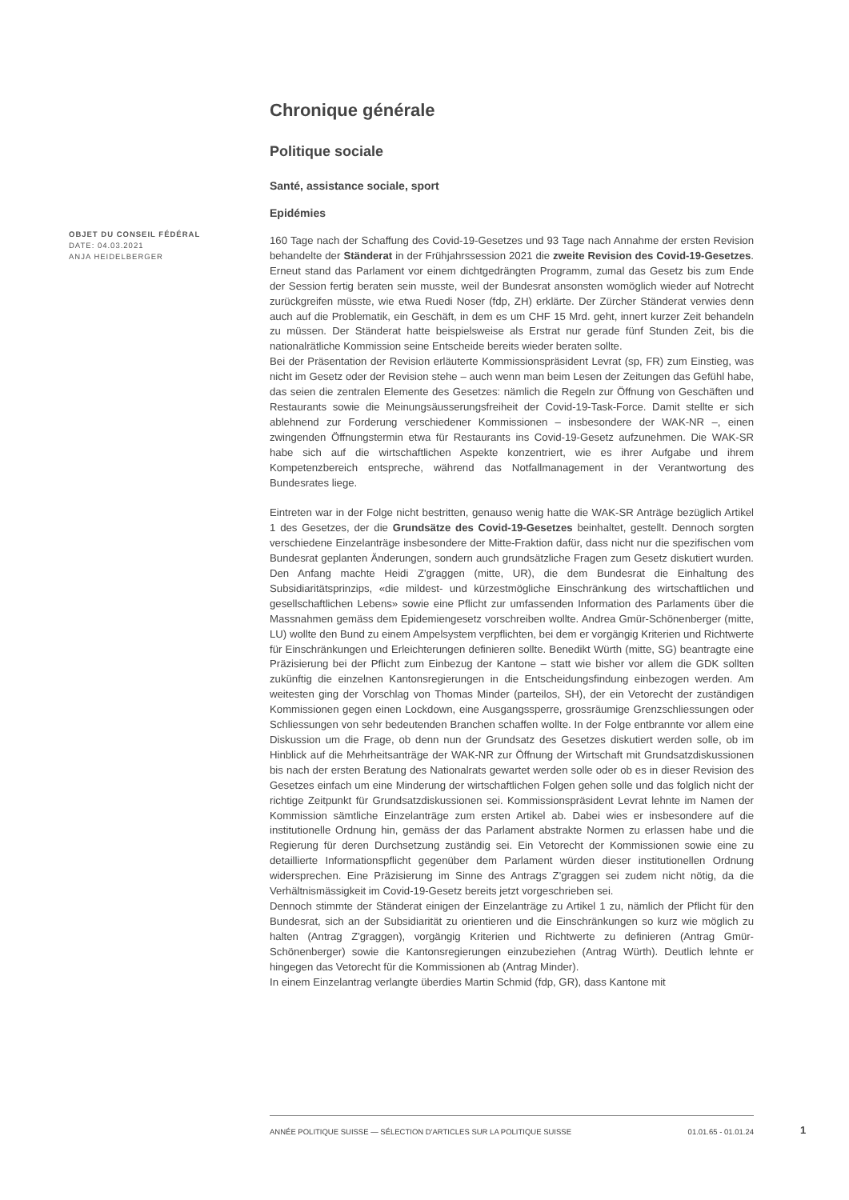OBJET DU CONSEIL FÉDÉRAL
DATE: 04.03.2021
ANJA HEIDELBERGER
Chronique générale
Politique sociale
Santé, assistance sociale, sport
Epidémies
160 Tage nach der Schaffung des Covid-19-Gesetzes und 93 Tage nach Annahme der ersten Revision behandelte der Ständerat in der Frühjahrssession 2021 die zweite Revision des Covid-19-Gesetzes. Erneut stand das Parlament vor einem dichtgedrängten Programm, zumal das Gesetz bis zum Ende der Session fertig beraten sein musste, weil der Bundesrat ansonsten womöglich wieder auf Notrecht zurückgreifen müsste, wie etwa Ruedi Noser (fdp, ZH) erklärte. Der Zürcher Ständerat verwies denn auch auf die Problematik, ein Geschäft, in dem es um CHF 15 Mrd. geht, innert kurzer Zeit behandeln zu müssen. Der Ständerat hatte beispielsweise als Erstrat nur gerade fünf Stunden Zeit, bis die nationalrätliche Kommission seine Entscheide bereits wieder beraten sollte.
Bei der Präsentation der Revision erläuterte Kommissionspräsident Levrat (sp, FR) zum Einstieg, was nicht im Gesetz oder der Revision stehe – auch wenn man beim Lesen der Zeitungen das Gefühl habe, das seien die zentralen Elemente des Gesetzes: nämlich die Regeln zur Öffnung von Geschäften und Restaurants sowie die Meinungsäusserungsfreiheit der Covid-19-Task-Force. Damit stellte er sich ablehnend zur Forderung verschiedener Kommissionen – insbesondere der WAK-NR –, einen zwingenden Öffnungstermin etwa für Restaurants ins Covid-19-Gesetz aufzunehmen. Die WAK-SR habe sich auf die wirtschaftlichen Aspekte konzentriert, wie es ihrer Aufgabe und ihrem Kompetenzbereich entspreche, während das Notfallmanagement in der Verantwortung des Bundesrates liege.
Eintreten war in der Folge nicht bestritten, genauso wenig hatte die WAK-SR Anträge bezüglich Artikel 1 des Gesetzes, der die Grundsätze des Covid-19-Gesetzes beinhaltet, gestellt. Dennoch sorgten verschiedene Einzelanträge insbesondere der Mitte-Fraktion dafür, dass nicht nur die spezifischen vom Bundesrat geplanten Änderungen, sondern auch grundsätzliche Fragen zum Gesetz diskutiert wurden. Den Anfang machte Heidi Z'graggen (mitte, UR), die dem Bundesrat die Einhaltung des Subsidiaritätsprinzips, «die mildest- und kürzestmögliche Einschränkung des wirtschaftlichen und gesellschaftlichen Lebens» sowie eine Pflicht zur umfassenden Information des Parlaments über die Massnahmen gemäss dem Epidemiengesetz vorschreiben wollte. Andrea Gmür-Schönenberger (mitte, LU) wollte den Bund zu einem Ampelsystem verpflichten, bei dem er vorgängig Kriterien und Richtwerte für Einschränkungen und Erleichterungen definieren sollte. Benedikt Würth (mitte, SG) beantragte eine Präzisierung bei der Pflicht zum Einbezug der Kantone – statt wie bisher vor allem die GDK sollten zukünftig die einzelnen Kantonsregierungen in die Entscheidungsfindung einbezogen werden. Am weitesten ging der Vorschlag von Thomas Minder (parteilos, SH), der ein Vetorecht der zuständigen Kommissionen gegen einen Lockdown, eine Ausgangssperre, grossräumige Grenzschliessungen oder Schliessungen von sehr bedeutenden Branchen schaffen wollte. In der Folge entbrannte vor allem eine Diskussion um die Frage, ob denn nun der Grundsatz des Gesetzes diskutiert werden solle, ob im Hinblick auf die Mehrheitsanträge der WAK-NR zur Öffnung der Wirtschaft mit Grundsatzdiskussionen bis nach der ersten Beratung des Nationalrats gewartet werden solle oder ob es in dieser Revision des Gesetzes einfach um eine Minderung der wirtschaftlichen Folgen gehen solle und das folglich nicht der richtige Zeitpunkt für Grundsatzdiskussionen sei. Kommissionspräsident Levrat lehnte im Namen der Kommission sämtliche Einzelanträge zum ersten Artikel ab. Dabei wies er insbesondere auf die institutionelle Ordnung hin, gemäss der das Parlament abstrakte Normen zu erlassen habe und die Regierung für deren Durchsetzung zuständig sei. Ein Vetorecht der Kommissionen sowie eine zu detaillierte Informationspflicht gegenüber dem Parlament würden dieser institutionellen Ordnung widersprechen. Eine Präzisierung im Sinne des Antrags Z'graggen sei zudem nicht nötig, da die Verhältnismässigkeit im Covid-19-Gesetz bereits jetzt vorgeschrieben sei.
Dennoch stimmte der Ständerat einigen der Einzelanträge zu Artikel 1 zu, nämlich der Pflicht für den Bundesrat, sich an der Subsidiarität zu orientieren und die Einschränkungen so kurz wie möglich zu halten (Antrag Z'graggen), vorgängig Kriterien und Richtwerte zu definieren (Antrag Gmür-Schönenberger) sowie die Kantonsregierungen einzubeziehen (Antrag Würth). Deutlich lehnte er hingegen das Vetorecht für die Kommissionen ab (Antrag Minder).
In einem Einzelantrag verlangte überdies Martin Schmid (fdp, GR), dass Kantone mit
ANNÉE POLITIQUE SUISSE — SÉLECTION D'ARTICLES SUR LA POLITIQUE SUISSE 01.01.65 - 01.01.24
1